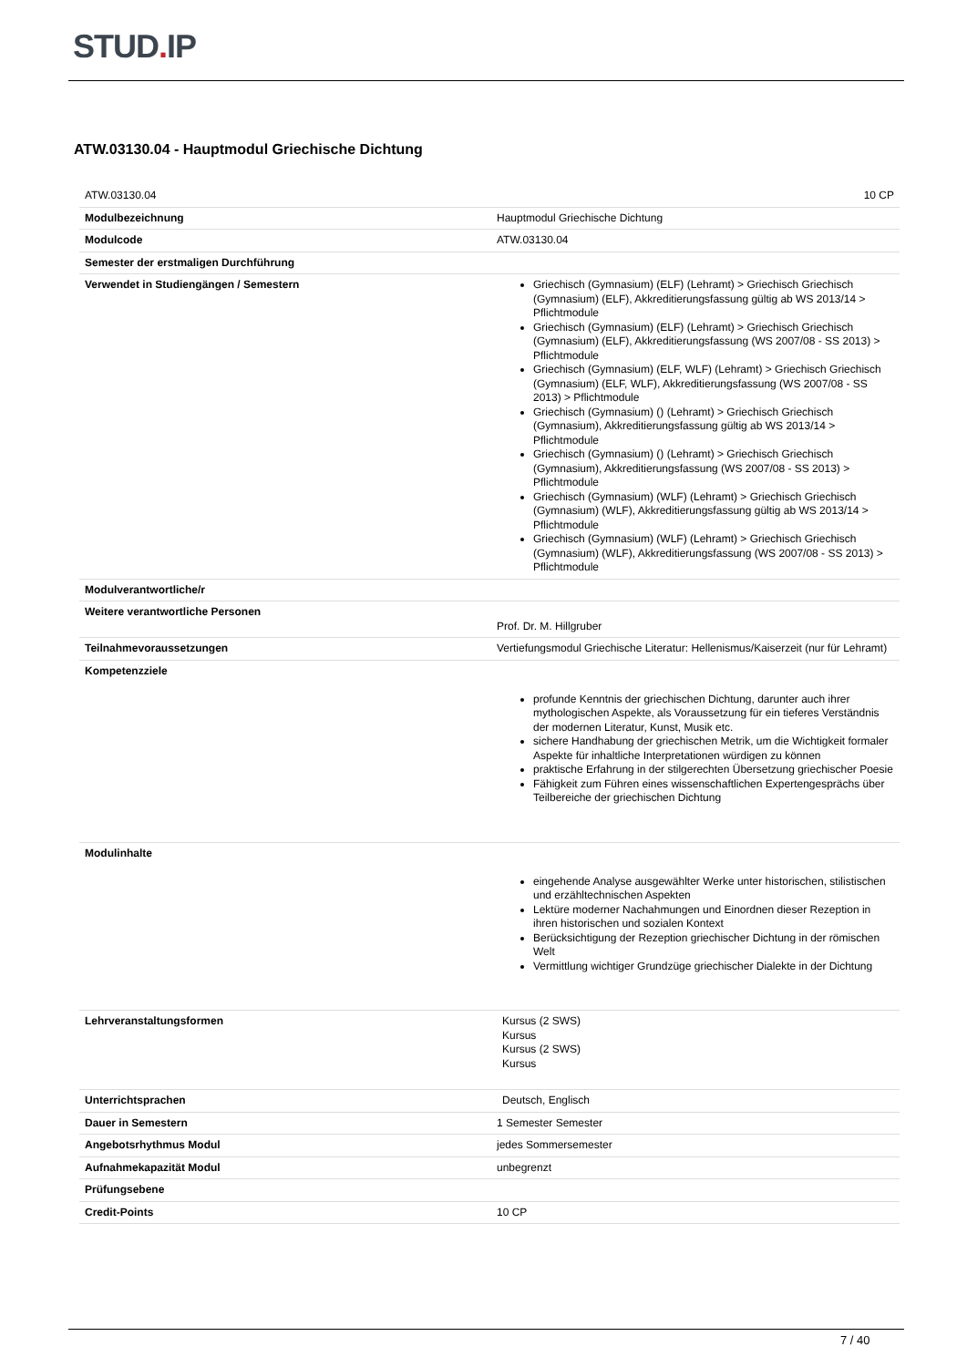STUD. IP
ATW.03130.04 - Hauptmodul Griechische Dichtung
| ATW.03130.04 | 10 CP |
| Modulbezeichnung | Hauptmodul Griechische Dichtung |
| Modulcode | ATW.03130.04 |
| Semester der erstmaligen Durchführung | |
| Verwendet in Studiengängen / Semestern | Griechisch (Gymnasium) (ELF) (Lehramt) > Griechisch Griechisch (Gymnasium) (ELF), Akkreditierungsfassung gültig ab WS 2013/14 > Pflichtmodule Griechisch (Gymnasium) (ELF) (Lehramt) > Griechisch Griechisch (Gymnasium) (ELF), Akkreditierungsfassung (WS 2007/08 - SS 2013) > Pflichtmodule Griechisch (Gymnasium) (ELF, WLF) (Lehramt) > Griechisch Griechisch (Gymnasium) (ELF, WLF), Akkreditierungsfassung (WS 2007/08 - SS 2013) > Pflichtmodule Griechisch (Gymnasium) () (Lehramt) > Griechisch Griechisch (Gymnasium), Akkreditierungsfassung gültig ab WS 2013/14 > Pflichtmodule Griechisch (Gymnasium) () (Lehramt) > Griechisch Griechisch (Gymnasium), Akkreditierungsfassung (WS 2007/08 - SS 2013) > Pflichtmodule Griechisch (Gymnasium) (WLF) (Lehramt) > Griechisch Griechisch (Gymnasium) (WLF), Akkreditierungsfassung gültig ab WS 2013/14 > Pflichtmodule Griechisch (Gymnasium) (WLF) (Lehramt) > Griechisch Griechisch (Gymnasium) (WLF), Akkreditierungsfassung (WS 2007/08 - SS 2013) > Pflichtmodule |
| Modulverantwortliche/r | |
| Weitere verantwortliche Personen | Prof. Dr. M. Hillgruber |
| Teilnahmevoraussetzungen | Vertiefungsmodul Griechische Literatur: Hellenismus/Kaiserzeit (nur für Lehramt) |
| Kompetenzziele | profunde Kenntnis der griechischen Dichtung, darunter auch ihrer mythologischen Aspekte, als Voraussetzung für ein tieferes Verständnis der modernen Literatur, Kunst, Musik etc. sichere Handhabung der griechischen Metrik, um die Wichtigkeit formaler Aspekte für inhaltliche Interpretationen würdigen zu können praktische Erfahrung in der stilgerechten Übersetzung griechischer Poesie Fähigkeit zum Führen eines wissenschaftlichen Expertengesprächs über Teilbereiche der griechischen Dichtung |
| Modulinhalte | eingehende Analyse ausgewählter Werke unter historischen, stilistischen und erzähltechnischen Aspekten Lektüre moderner Nachahmungen und Einordnen dieser Rezeption in ihren historischen und sozialen Kontext Berücksichtigung der Rezeption griechischer Dichtung in der römischen Welt Vermittlung wichtiger Grundzüge griechischer Dialekte in der Dichtung |
| Lehrveranstaltungsformen | Kursus (2 SWS) Kursus Kursus (2 SWS) Kursus |
| Unterrichtsprachen | Deutsch, Englisch |
| Dauer in Semestern | 1 Semester Semester |
| Angebotsrhythmus Modul | jedes Sommersemester |
| Aufnahmekapazität Modul | unbegrenzt |
| Prüfungsebene | |
| Credit-Points | 10 CP |
7 / 40